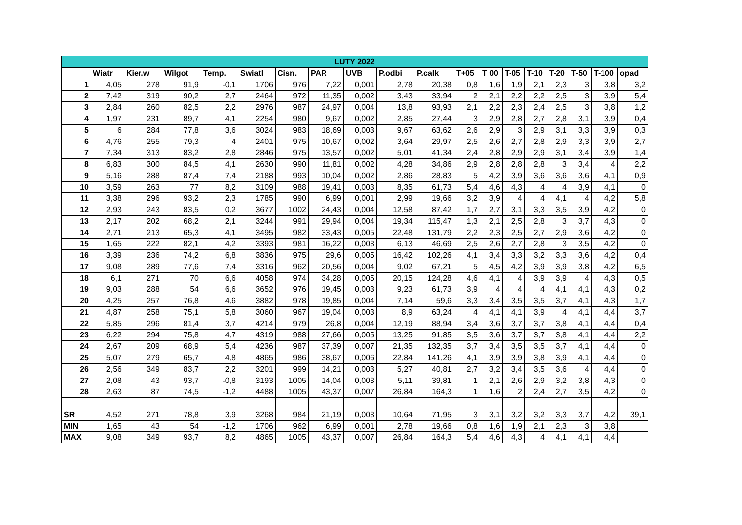| LUTY 2022 | | | | | | | | | | | | | | | | | | |
| | Wiatr | Kier.w | Wilgot | Temp. | Swiatl | Cisn. | PAR | UVB | P.odbi | P.calk | T+05 | T 00 | T-05 | T-10 | T-20 | T-50 | T-100 | opad |
| 1 | 4,05 | 278 | 91,9 | -0,1 | 1706 | 976 | 7,22 | 0,001 | 2,78 | 20,38 | 0,8 | 1,6 | 1,9 | 2,1 | 2,3 | 3 | 3,8 | 3,2 |
| 2 | 7,42 | 319 | 90,2 | 2,7 | 2464 | 972 | 11,35 | 0,002 | 3,43 | 33,94 | 2 | 2,1 | 2,2 | 2,2 | 2,5 | 3 | 3,9 | 5,4 |
| 3 | 2,84 | 260 | 82,5 | 2,2 | 2976 | 987 | 24,97 | 0,004 | 13,8 | 93,93 | 2,1 | 2,2 | 2,3 | 2,4 | 2,5 | 3 | 3,8 | 1,2 |
| 4 | 1,97 | 231 | 89,7 | 4,1 | 2254 | 980 | 9,67 | 0,002 | 2,85 | 27,44 | 3 | 2,9 | 2,8 | 2,7 | 2,8 | 3,1 | 3,9 | 0,4 |
| 5 | 6 | 284 | 77,8 | 3,6 | 3024 | 983 | 18,69 | 0,003 | 9,67 | 63,62 | 2,6 | 2,9 | 3 | 2,9 | 3,1 | 3,3 | 3,9 | 0,3 |
| 6 | 4,76 | 255 | 79,3 | 4 | 2401 | 975 | 10,67 | 0,002 | 3,64 | 29,97 | 2,5 | 2,6 | 2,7 | 2,8 | 2,9 | 3,3 | 3,9 | 2,7 |
| 7 | 7,34 | 313 | 83,2 | 2,8 | 2846 | 975 | 13,57 | 0,002 | 5,01 | 41,34 | 2,4 | 2,8 | 2,9 | 2,9 | 3,1 | 3,4 | 3,9 | 1,4 |
| 8 | 6,83 | 300 | 84,5 | 4,1 | 2630 | 990 | 11,81 | 0,002 | 4,28 | 34,86 | 2,9 | 2,8 | 2,8 | 2,8 | 3 | 3,4 | 4 | 2,2 |
| 9 | 5,16 | 288 | 87,4 | 7,4 | 2188 | 993 | 10,04 | 0,002 | 2,86 | 28,83 | 5 | 4,2 | 3,9 | 3,6 | 3,6 | 3,6 | 4,1 | 0,9 |
| 10 | 3,59 | 263 | 77 | 8,2 | 3109 | 988 | 19,41 | 0,003 | 8,35 | 61,73 | 5,4 | 4,6 | 4,3 | 4 | 4 | 3,9 | 4,1 | 0 |
| 11 | 3,38 | 296 | 93,2 | 2,3 | 1785 | 990 | 6,99 | 0,001 | 2,99 | 19,66 | 3,2 | 3,9 | 4 | 4 | 4,1 | 4 | 4,2 | 5,8 |
| 12 | 2,93 | 243 | 83,5 | 0,2 | 3677 | 1002 | 24,43 | 0,004 | 12,58 | 87,42 | 1,7 | 2,7 | 3,1 | 3,3 | 3,5 | 3,9 | 4,2 | 0 |
| 13 | 2,17 | 202 | 68,2 | 2,1 | 3244 | 991 | 29,94 | 0,004 | 19,34 | 115,47 | 1,3 | 2,1 | 2,5 | 2,8 | 3 | 3,7 | 4,3 | 0 |
| 14 | 2,71 | 213 | 65,3 | 4,1 | 3495 | 982 | 33,43 | 0,005 | 22,48 | 131,79 | 2,2 | 2,3 | 2,5 | 2,7 | 2,9 | 3,6 | 4,2 | 0 |
| 15 | 1,65 | 222 | 82,1 | 4,2 | 3393 | 981 | 16,22 | 0,003 | 6,13 | 46,69 | 2,5 | 2,6 | 2,7 | 2,8 | 3 | 3,5 | 4,2 | 0 |
| 16 | 3,39 | 236 | 74,2 | 6,8 | 3836 | 975 | 29,6 | 0,005 | 16,42 | 102,26 | 4,1 | 3,4 | 3,3 | 3,2 | 3,3 | 3,6 | 4,2 | 0,4 |
| 17 | 9,08 | 289 | 77,6 | 7,4 | 3316 | 962 | 20,56 | 0,004 | 9,02 | 67,21 | 5 | 4,5 | 4,2 | 3,9 | 3,9 | 3,8 | 4,2 | 6,5 |
| 18 | 6,1 | 271 | 70 | 6,6 | 4058 | 974 | 34,28 | 0,005 | 20,15 | 124,28 | 4,6 | 4,1 | 4 | 3,9 | 3,9 | 4 | 4,3 | 0,5 |
| 19 | 9,03 | 288 | 54 | 6,6 | 3652 | 976 | 19,45 | 0,003 | 9,23 | 61,73 | 3,9 | 4 | 4 | 4 | 4,1 | 4,1 | 4,3 | 0,2 |
| 20 | 4,25 | 257 | 76,8 | 4,6 | 3882 | 978 | 19,85 | 0,004 | 7,14 | 59,6 | 3,3 | 3,4 | 3,5 | 3,5 | 3,7 | 4,1 | 4,3 | 1,7 |
| 21 | 4,87 | 258 | 75,1 | 5,8 | 3060 | 967 | 19,04 | 0,003 | 8,9 | 63,24 | 4 | 4,1 | 4,1 | 3,9 | 4 | 4,1 | 4,4 | 3,7 |
| 22 | 5,85 | 296 | 81,4 | 3,7 | 4214 | 979 | 26,8 | 0,004 | 12,19 | 88,94 | 3,4 | 3,6 | 3,7 | 3,7 | 3,8 | 4,1 | 4,4 | 0,4 |
| 23 | 6,22 | 294 | 75,8 | 4,7 | 4319 | 988 | 27,66 | 0,005 | 13,25 | 91,85 | 3,5 | 3,6 | 3,7 | 3,7 | 3,8 | 4,1 | 4,4 | 2,2 |
| 24 | 2,67 | 209 | 68,9 | 5,4 | 4236 | 987 | 37,39 | 0,007 | 21,35 | 132,35 | 3,7 | 3,4 | 3,5 | 3,5 | 3,7 | 4,1 | 4,4 | 0 |
| 25 | 5,07 | 279 | 65,7 | 4,8 | 4865 | 986 | 38,67 | 0,006 | 22,84 | 141,26 | 4,1 | 3,9 | 3,9 | 3,8 | 3,9 | 4,1 | 4,4 | 0 |
| 26 | 2,56 | 349 | 83,7 | 2,2 | 3201 | 999 | 14,21 | 0,003 | 5,27 | 40,81 | 2,7 | 3,2 | 3,4 | 3,5 | 3,6 | 4 | 4,4 | 0 |
| 27 | 2,08 | 43 | 93,7 | -0,8 | 3193 | 1005 | 14,04 | 0,003 | 5,11 | 39,81 | 1 | 2,1 | 2,6 | 2,9 | 3,2 | 3,8 | 4,3 | 0 |
| 28 | 2,63 | 87 | 74,5 | -1,2 | 4488 | 1005 | 43,37 | 0,007 | 26,84 | 164,3 | 1 | 1,6 | 2 | 2,4 | 2,7 | 3,5 | 4,2 | 0 |
| SR | 4,52 | 271 | 78,8 | 3,9 | 3268 | 984 | 21,19 | 0,003 | 10,64 | 71,95 | 3 | 3,1 | 3,2 | 3,2 | 3,3 | 3,7 | 4,2 | 39,1 |
| MIN | 1,65 | 43 | 54 | -1,2 | 1706 | 962 | 6,99 | 0,001 | 2,78 | 19,66 | 0,8 | 1,6 | 1,9 | 2,1 | 2,3 | 3 | 3,8 | |
| MAX | 9,08 | 349 | 93,7 | 8,2 | 4865 | 1005 | 43,37 | 0,007 | 26,84 | 164,3 | 5,4 | 4,6 | 4,3 | 4 | 4,1 | 4,1 | 4,4 | |